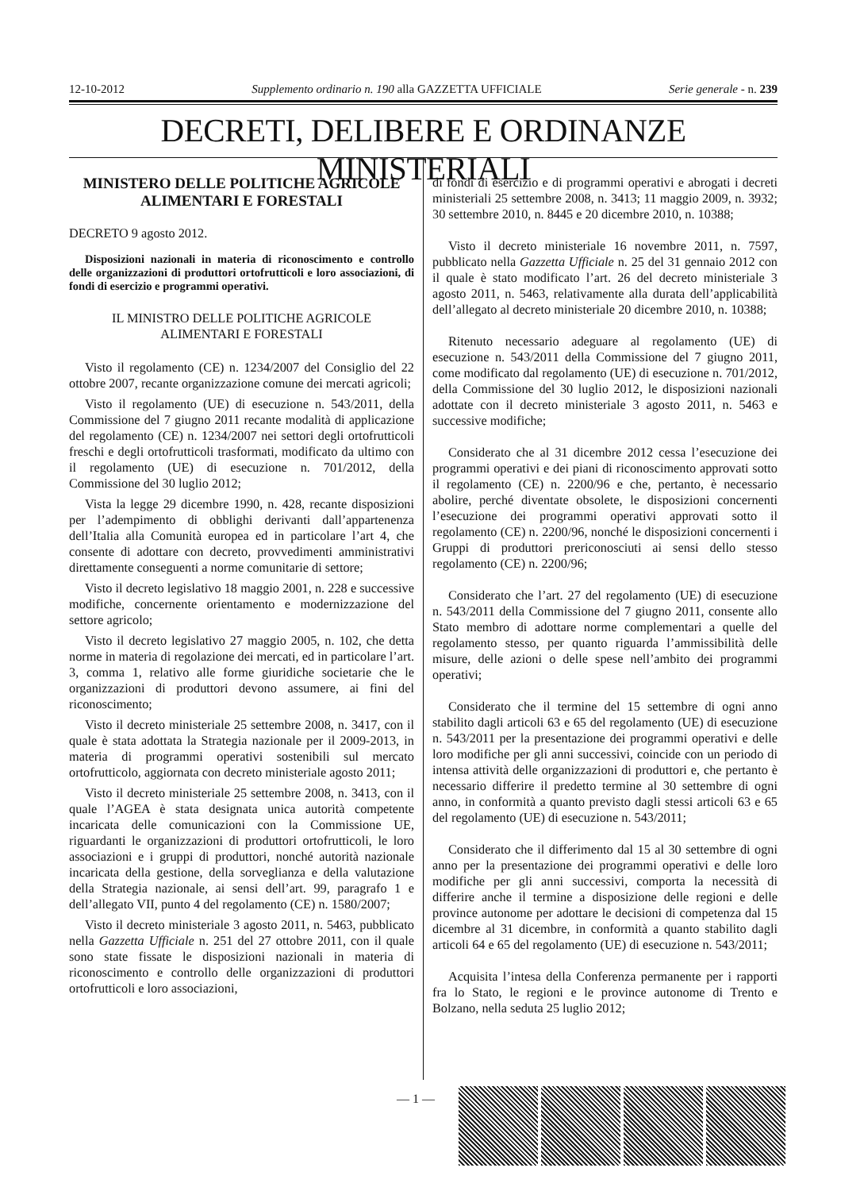12-10-2012 Supplemento ordinario n. 190 alla GAZZETTA UFFICIALE Serie generale - n. 239
DECRETI, DELIBERE E ORDINANZE MINISTERIALI
MINISTERO DELLE POLITICHE AGRICOLE ALIMENTARI E FORESTALI
DECRETO 9 agosto 2012.
Disposizioni nazionali in materia di riconoscimento e controllo delle organizzazioni di produttori ortofrutticoli e loro associazioni, di fondi di esercizio e programmi operativi.
IL MINISTRO DELLE POLITICHE AGRICOLE
ALIMENTARI E FORESTALI
Visto il regolamento (CE) n. 1234/2007 del Consiglio del 22 ottobre 2007, recante organizzazione comune dei mercati agricoli;
Visto il regolamento (UE) di esecuzione n. 543/2011, della Commissione del 7 giugno 2011 recante modalità di applicazione del regolamento (CE) n. 1234/2007 nei settori degli ortofrutticoli freschi e degli ortofrutticoli trasformati, modificato da ultimo con il regolamento (UE) di esecuzione n. 701/2012, della Commissione del 30 luglio 2012;
Vista la legge 29 dicembre 1990, n. 428, recante disposizioni per l’adempimento di obblighi derivanti dall’appartenenza dell’Italia alla Comunità europea ed in particolare l’art 4, che consente di adottare con decreto, provvedimenti amministrativi direttamente conseguenti a norme comunitarie di settore;
Visto il decreto legislativo 18 maggio 2001, n. 228 e successive modifiche, concernente orientamento e modernizzazione del settore agricolo;
Visto il decreto legislativo 27 maggio 2005, n. 102, che detta norme in materia di regolazione dei mercati, ed in particolare l’art. 3, comma 1, relativo alle forme giuridiche societarie che le organizzazioni di produttori devono assumere, ai fini del riconoscimento;
Visto il decreto ministeriale 25 settembre 2008, n. 3417, con il quale è stata adottata la Strategia nazionale per il 2009-2013, in materia di programmi operativi sostenibili sul mercato ortofrutticolo, aggiornata con decreto ministeriale agosto 2011;
Visto il decreto ministeriale 25 settembre 2008, n. 3413, con il quale l’AGEA è stata designata unica autorità competente incaricata delle comunicazioni con la Commissione UE, riguardanti le organizzazioni di produttori ortofrutticoli, le loro associazioni e i gruppi di produttori, nonché autorità nazionale incaricata della gestione, della sorveglianza e della valutazione della Strategia nazionale, ai sensi dell’art. 99, paragrafo 1 e dell’allegato VII, punto 4 del regolamento (CE) n. 1580/2007;
Visto il decreto ministeriale 3 agosto 2011, n. 5463, pubblicato nella Gazzetta Ufficiale n. 251 del 27 ottobre 2011, con il quale sono state fissate le disposizioni nazionali in materia di riconoscimento e controllo delle organizzazioni di produttori ortofrutticoli e loro associazioni,
di fondi di esercizio e di programmi operativi e abrogati i decreti ministeriali 25 settembre 2008, n. 3413; 11 maggio 2009, n. 3932; 30 settembre 2010, n. 8445 e 20 dicembre 2010, n. 10388;
Visto il decreto ministeriale 16 novembre 2011, n. 7597, pubblicato nella Gazzetta Ufficiale n. 25 del 31 gennaio 2012 con il quale è stato modificato l’art. 26 del decreto ministeriale 3 agosto 2011, n. 5463, relativamente alla durata dell’applicabilità dell’allegato al decreto ministeriale 20 dicembre 2010, n. 10388;
Ritenuto necessario adeguare al regolamento (UE) di esecuzione n. 543/2011 della Commissione del 7 giugno 2011, come modificato dal regolamento (UE) di esecuzione n. 701/2012, della Commissione del 30 luglio 2012, le disposizioni nazionali adottate con il decreto ministeriale 3 agosto 2011, n. 5463 e successive modifiche;
Considerato che al 31 dicembre 2012 cessa l’esecuzione dei programmi operativi e dei piani di riconoscimento approvati sotto il regolamento (CE) n. 2200/96 e che, pertanto, è necessario abolire, perché diventate obsolete, le disposizioni concernenti l’esecuzione dei programmi operativi approvati sotto il regolamento (CE) n. 2200/96, nonché le disposizioni concernenti i Gruppi di produttori prericonosciuti ai sensi dello stesso regolamento (CE) n. 2200/96;
Considerato che l’art. 27 del regolamento (UE) di esecuzione n. 543/2011 della Commissione del 7 giugno 2011, consente allo Stato membro di adottare norme complementari a quelle del regolamento stesso, per quanto riguarda l’ammissibilità delle misure, delle azioni o delle spese nell’ambito dei programmi operativi;
Considerato che il termine del 15 settembre di ogni anno stabilito dagli articoli 63 e 65 del regolamento (UE) di esecuzione n. 543/2011 per la presentazione dei programmi operativi e delle loro modifiche per gli anni successivi, coincide con un periodo di intensa attività delle organizzazioni di produttori e, che pertanto è necessario differire il predetto termine al 30 settembre di ogni anno, in conformità a quanto previsto dagli stessi articoli 63 e 65 del regolamento (UE) di esecuzione n. 543/2011;
Considerato che il differimento dal 15 al 30 settembre di ogni anno per la presentazione dei programmi operativi e delle loro modifiche per gli anni successivi, comporta la necessità di differire anche il termine a disposizione delle regioni e delle province autonome per adottare le decisioni di competenza dal 15 dicembre al 31 dicembre, in conformità a quanto stabilito dagli articoli 64 e 65 del regolamento (UE) di esecuzione n. 543/2011;
Acquisita l’intesa della Conferenza permanente per i rapporti fra lo Stato, le regioni e le province autonome di Trento e Bolzano, nella seduta 25 luglio 2012;
— 1 —